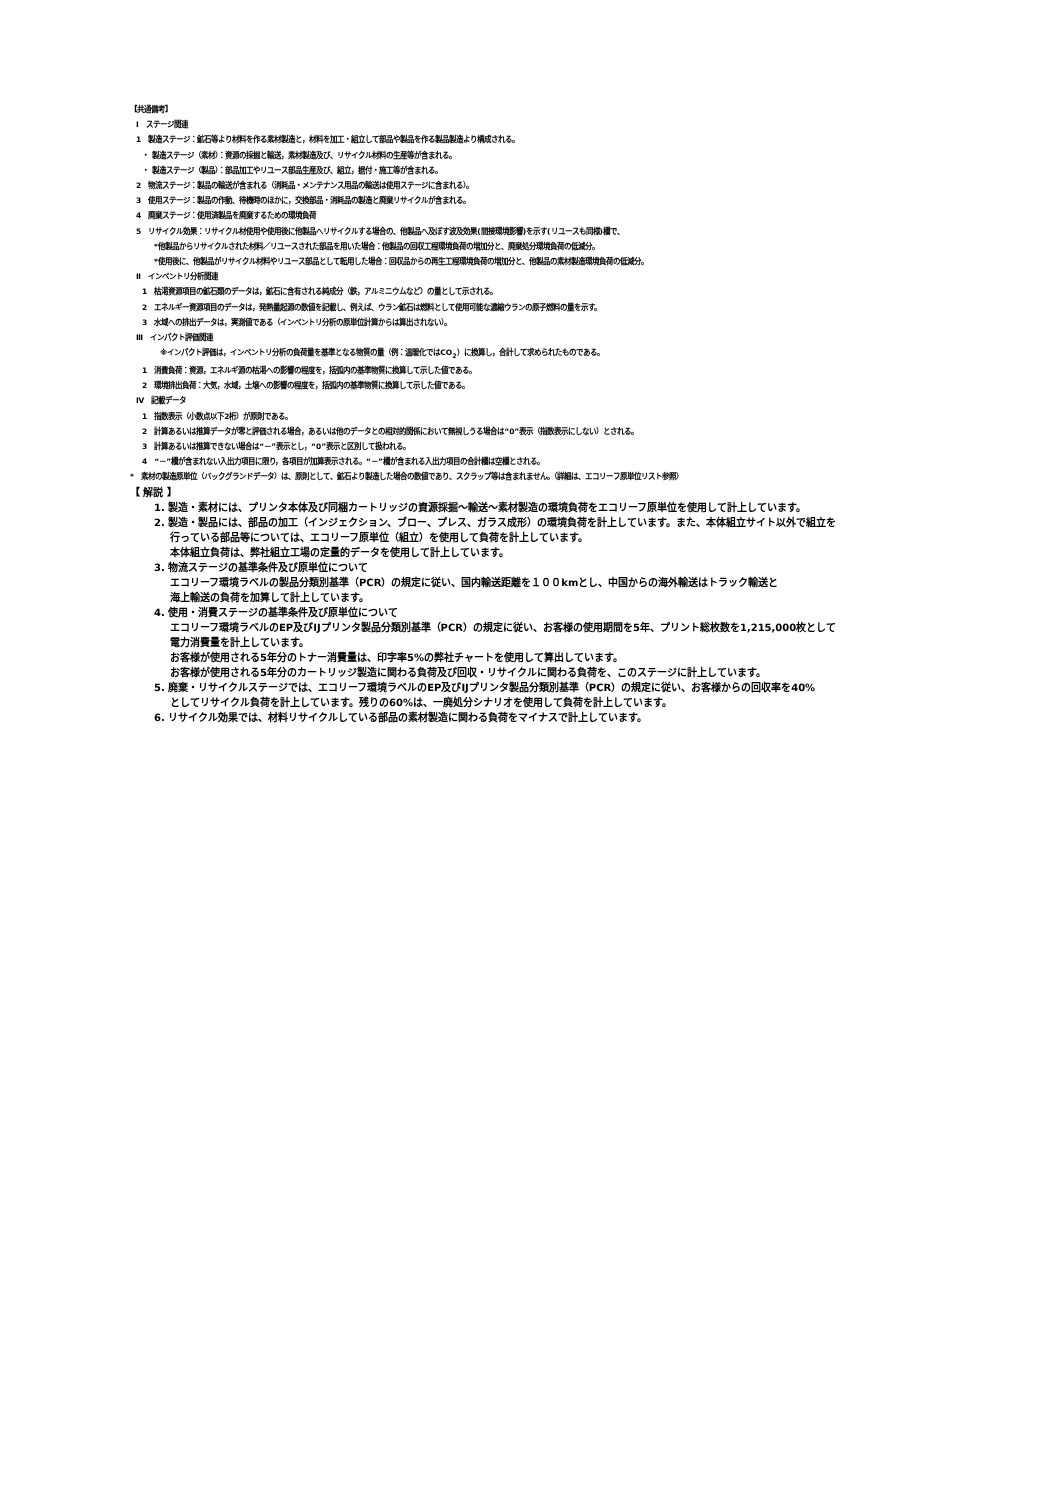【共通備考】
Ⅰ　ステージ関連
1　製造ステージ：鉱石等より材料を作る素材製造と，材料を加工・組立して部品や製品を作る製品製造より構成される。
・ 製造ステージ（素材）：資源の採掘と輸送，素材製造及び、リサイクル材料の生産等が含まれる。
・ 製造ステージ（製品）：部品加工やリユース部品生産及び、組立，据付・施工等が含まれる。
2　物流ステージ：製品の輸送が含まれる（消耗品・メンテナンス用品の輸送は使用ステージに含まれる）。
3　使用ステージ：製品の作動、待機時のほかに，交換部品・消耗品の製造と廃棄リサイクルが含まれる。
4　廃棄ステージ：使用済製品を廃棄するための環境負荷
5　リサイクル効果：リサイクル材使用や使用後に他製品へリサイクルする場合の、他製品へ及ぼす波及効果(間接環境影響)を示す(リユースも同様)欄で、
*他製品からリサイクルされた材料／リユースされた部品を用いた場合：他製品の回収工程環境負荷の増加分と、廃棄処分環境負荷の低減分。
*使用後に、他製品がリサイクル材料やリユース部品として転用した場合：回収品からの再生工程環境負荷の増加分と、他製品の素材製造環境負荷の低減分。
Ⅱ　インベントリ分析関連
1　枯渇資源項目の鉱石類のデータは，鉱石に含有される純成分（鉄，アルミニウムなど）の量として示される。
2　エネルギー資源項目のデータは，発熱量起源の数値を記載し、例えば、ウラン鉱石は燃料として使用可能な濃縮ウランの原子燃料の量を示す。
3　水域への排出データは，実測値である（インベントリ分析の原単位計算からは算出されない）。
Ⅲ　インパクト評価関連
※インパクト評価は，インベントリ分析の負荷量を基準となる物質の量（例：温暖化ではCO<sub>2</sub>）に換算し，合計して求められたものである。
1　消費負荷：資源，エネルギ源の枯渇への影響の程度を，括弧内の基準物質に換算して示した値である。
2　環境排出負荷：大気，水域，土壌への影響の程度を，括弧内の基準物質に換算して示した値である。
Ⅳ　記載データ
1　指数表示（小数点以下2桁）が原則である。
2　計算あるいは推算データが零と評価される場合，あるいは他のデータとの相対的関係において無視しうる場合は“0”表示（指数表示にしない）とされる。
3　計算あるいは推算できない場合は“－”表示とし，“0”表示と区別して扱われる。
4　“－”欄が含まれない入出力項目に限り，各項目が加算表示される。“－”欄が含まれる入出力項目の合計欄は空欄とされる。
*　素材の製造原単位（バックグランドデータ）は、原則として、鉱石より製造した場合の数値であり、スクラップ等は含まれません。（詳細は、エコリーフ原単位リスト参照）
【 解説 】
1. 製造・素材には、プリンタ本体及び同梱カートリッジの資源採掘～輸送～素材製造の環境負荷をエコリーフ原単位を使用して計上しています。
2. 製造・製品には、部品の加工（インジェクション、ブロー、プレス、ガラス成形）の環境負荷を計上しています。また、本体組立サイト以外で組立を
行っている部品等については、エコリーフ原単位（組立）を使用して負荷を計上しています。
本体組立負荷は、弊社組立工場の定量的データを使用して計上しています。
3. 物流ステージの基準条件及び原単位について
エコリーフ環境ラベルの製品分類別基準（PCR）の規定に従い、国内輸送距離を１００kmとし、中国からの海外輸送はトラック輸送と
海上輸送の負荷を加算して計上しています。
4. 使用・消費ステージの基準条件及び原単位について
エコリーフ環境ラベルのEP及びIJプリンタ製品分類別基準（PCR）の規定に従い、お客様の使用期間を5年、プリント総枚数を1,215,000枚として
電力消費量を計上しています。
お客様が使用される5年分のトナー消費量は、印字率5%の弊社チャートを使用して算出しています。
お客様が使用される5年分のカートリッジ製造に関わる負荷及び回収・リサイクルに関わる負荷を、このステージに計上しています。
5. 廃棄・リサイクルステージでは、エコリーフ環境ラベルのEP及びIJプリンタ製品分類別基準（PCR）の規定に従い、お客様からの回収率を40%
としてリサイクル負荷を計上しています。残りの60%は、一廃処分シナリオを使用して負荷を計上しています。
6. リサイクル効果では、材料リサイクルしている部品の素材製造に関わる負荷をマイナスで計上しています。